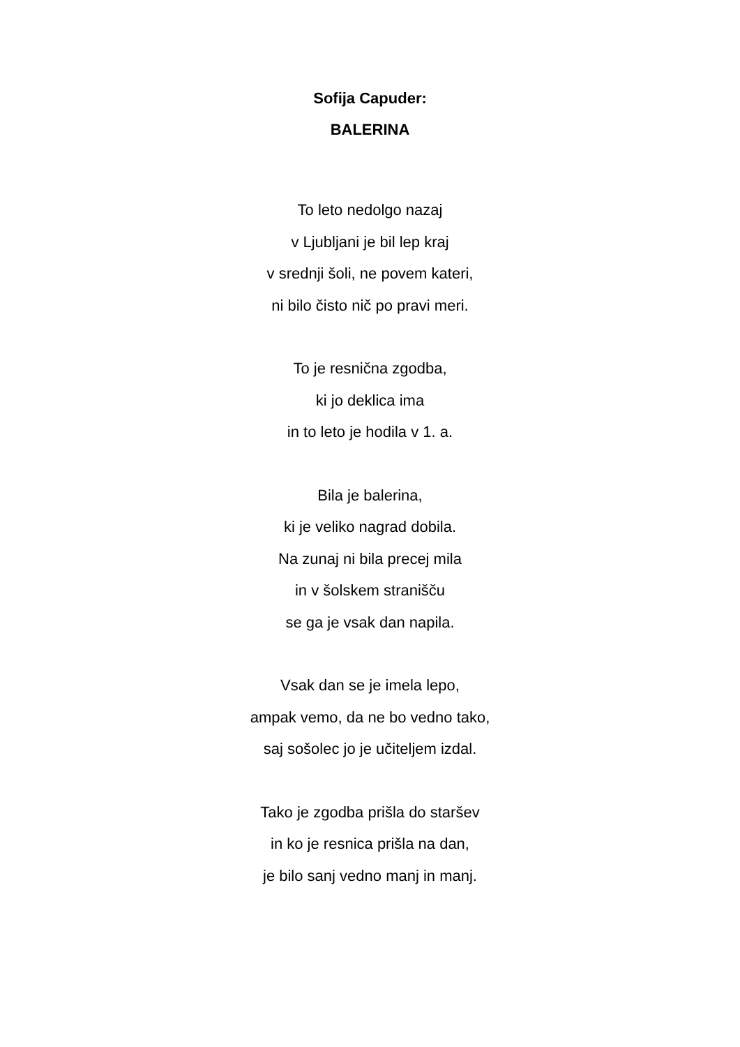Sofija Capuder:
BALERINA
To leto nedolgo nazaj
v Ljubljani je bil lep kraj
v srednji šoli, ne povem kateri,
ni bilo čisto nič po pravi meri.
To je resnična zgodba,
ki jo deklica ima
in to leto je hodila v 1. a.
Bila je balerina,
ki je veliko nagrad dobila.
Na zunaj ni bila precej mila
in v šolskem stranišču
se ga je vsak dan napila.
Vsak dan se je imela lepo,
ampak vemo, da ne bo vedno tako,
saj sošolec jo je učiteljem izdal.
Tako je zgodba prišla do staršev
in ko je resnica prišla na dan,
je bilo sanj vedno manj in manj.